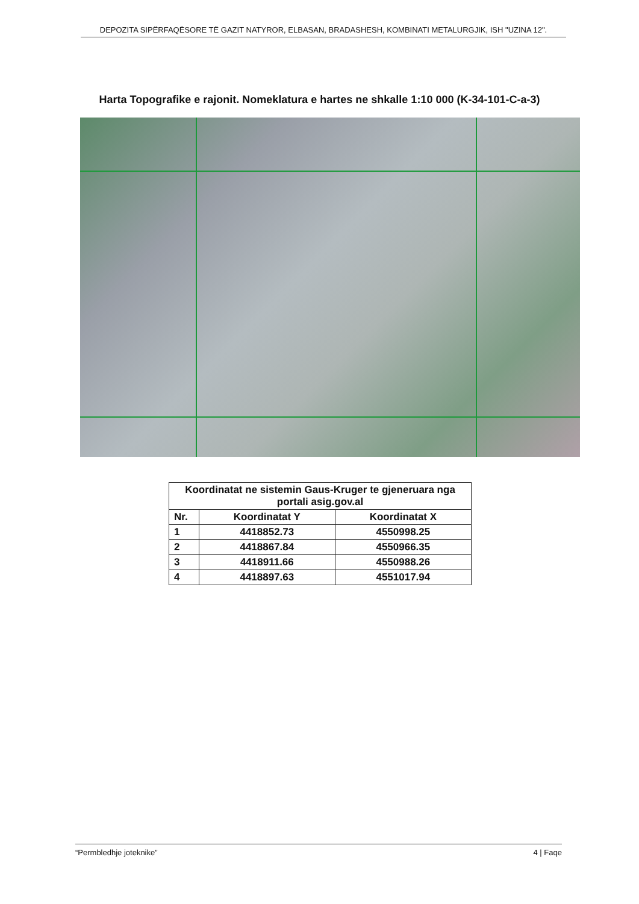DEPOZITA SIPËRFAQËSORE TË GAZIT NATYROR, ELBASAN, BRADASHESH, KOMBINATI METALURGJIK, ISH "UZINA 12".
Harta Topografike e rajonit. Nomeklatura e hartes ne shkalle 1:10 000 (K-34-101-C-a-3)
| Koordinatat ne sistemin Gaus-Kruger te gjeneruara nga portali asig.gov.al | | |
| --- | --- | --- |
| Nr. | Koordinatat Y | Koordinatat X |
| 1 | 4418852.73 | 4550998.25 |
| 2 | 4418867.84 | 4550966.35 |
| 3 | 4418911.66 | 4550988.26 |
| 4 | 4418897.63 | 4551017.94 |
“Permbledhje joteknike” 4 | Faqe